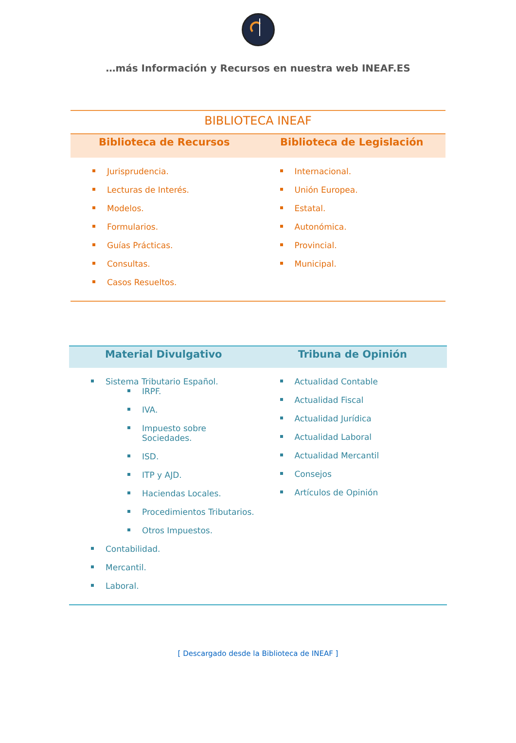…más Información y Recursos en nuestra web INEAF.ES
BIBLIOTECA INEAF
Biblioteca de Recursos Biblioteca de Legislación
Jurisprudencia.
Lecturas de Interés.
Modelos.
Formularios.
Guías Prácticas.
Consultas.
Casos Resueltos.
Internacional.
Unión Europea.
Estatal.
Autonómica.
Provincial.
Municipal.
Material Divulgativo Tribuna de Opinión
Sistema Tributario Español.
IRPF.
IVA.
Impuesto sobre
Sociedades.
ISD.
ITP y AJD.
Haciendas Locales.
Procedimientos Tributarios.
Otros Impuestos.
Contabilidad.
Mercantil.
Laboral.
Actualidad Contable
Actualidad Fiscal
Actualidad Jurídica
Actualidad Laboral
Actualidad Mercantil
Consejos
Artículos de Opinión
[ Descargado desde la Biblioteca de INEAF ]